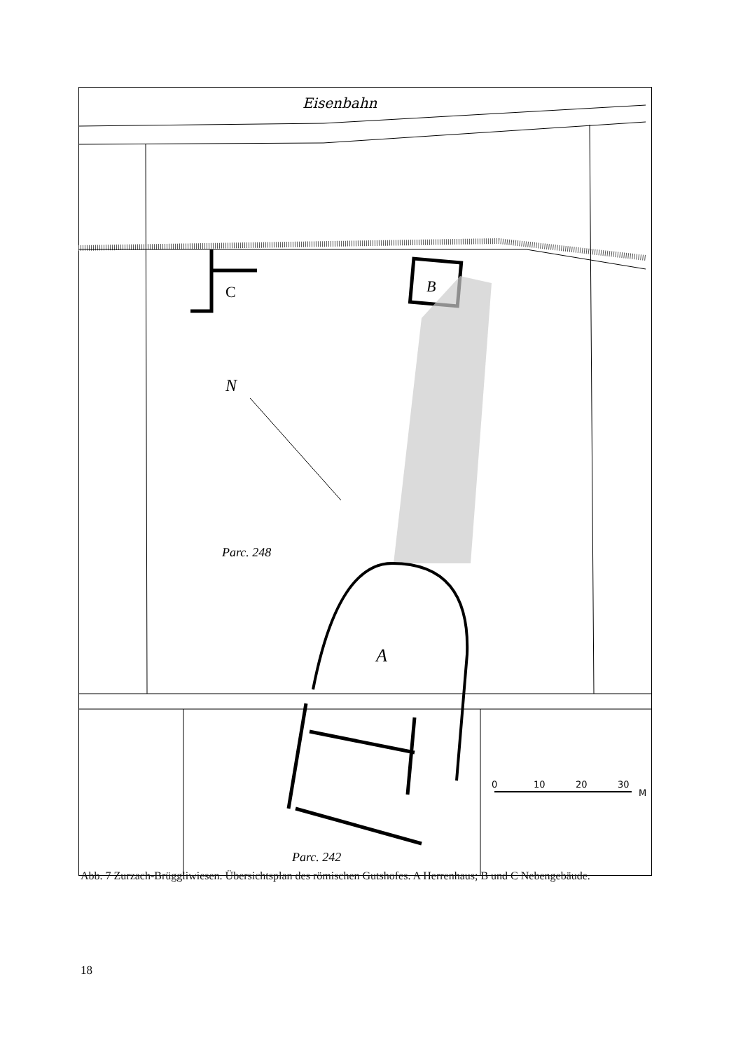Eisenbahn
C
B
N
Parc. 248
A
Parc. 242
0
10
20
30
M
Abb. 7 Zurzach-Brüggliwiesen. Übersichtsplan des römischen Gutshofes. A Herrenhaus; B und C Nebengebäude.
18